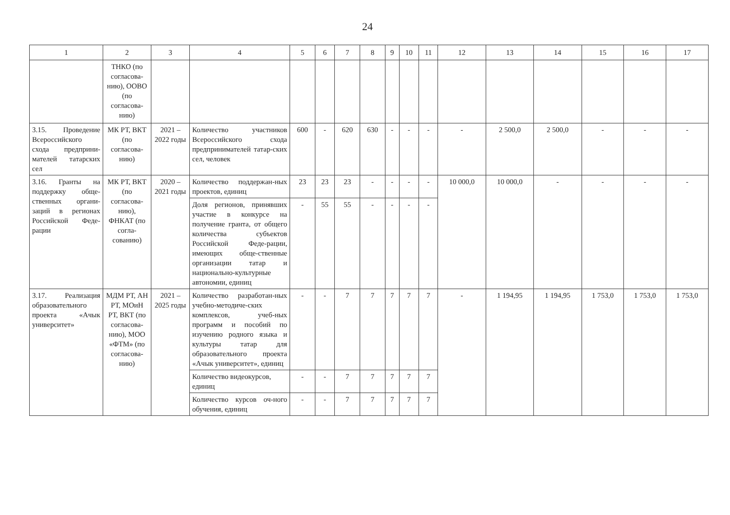24
| 1 | 2 | 3 | 4 | 5 | 6 | 7 | 8 | 9 | 10 | 11 | 12 | 13 | 14 | 15 | 16 | 17 |
| --- | --- | --- | --- | --- | --- | --- | --- | --- | --- | --- | --- | --- | --- | --- | --- | --- |
| | ТНКО (по согласова-нию), ООВО (по согласова-нию) | | | | | | | | | | | | | | | |
| 3.15. Проведение Всероссийского схода предприни-мателей татарских сел | МК РТ, ВКТ (по согласова-нию) | 2021 – 2022 годы | Количество участников Всероссийского схода предпринимателей татар-ских сел, человек | 600 | - | 620 | 630 | - | - | - | - | 2 500,0 | 2 500,0 | - | - | - |
| 3.16. Гранты на поддержку обще-ственных органи-заций в регионах Российской Феде-рации | МК РТ, ВКТ (по согласова-нию), ФНКАТ (по согла-сованию) | 2020 – 2021 годы | Количество поддержан-ных проектов, единиц | 23 | 23 | 23 | - | - | - | - | 10 000,0 | 10 000,0 | - | - | - | - |
| | | | Доля регионов, принявших участие в конкурсе на получение гранта, от общего количества субъектов Российской Феде-рации, имеющих обще-ственные организации татар и национально-культурные автономии, единиц | - | 55 | 55 | - | - | - | - | | | | | | |
| 3.17. Реализация образовательного проекта «Ачык университет» | МДМ РТ, АН РТ, МОиН РТ, ВКТ (по согласова-нию), МОО «ФТМ» (по согласова-нию) | 2021 – 2025 годы | Количество разработан-ных учебно-методиче-ских комплексов, учеб-ных программ и пособий по изучению родного языка и культуры татар для образовательного проекта «Ачык университет», единиц | - | - | 7 | 7 | 7 | 7 | 7 | - | 1 194,95 | 1 194,95 | 1 753,0 | 1 753,0 | 1 753,0 |
| | | | Количество видеокурсов, единиц | - | - | 7 | 7 | 7 | 7 | 7 | | | | | | |
| | | | Количество курсов оч-ного обучения, единиц | - | - | 7 | 7 | 7 | 7 | 7 | | | | | | |